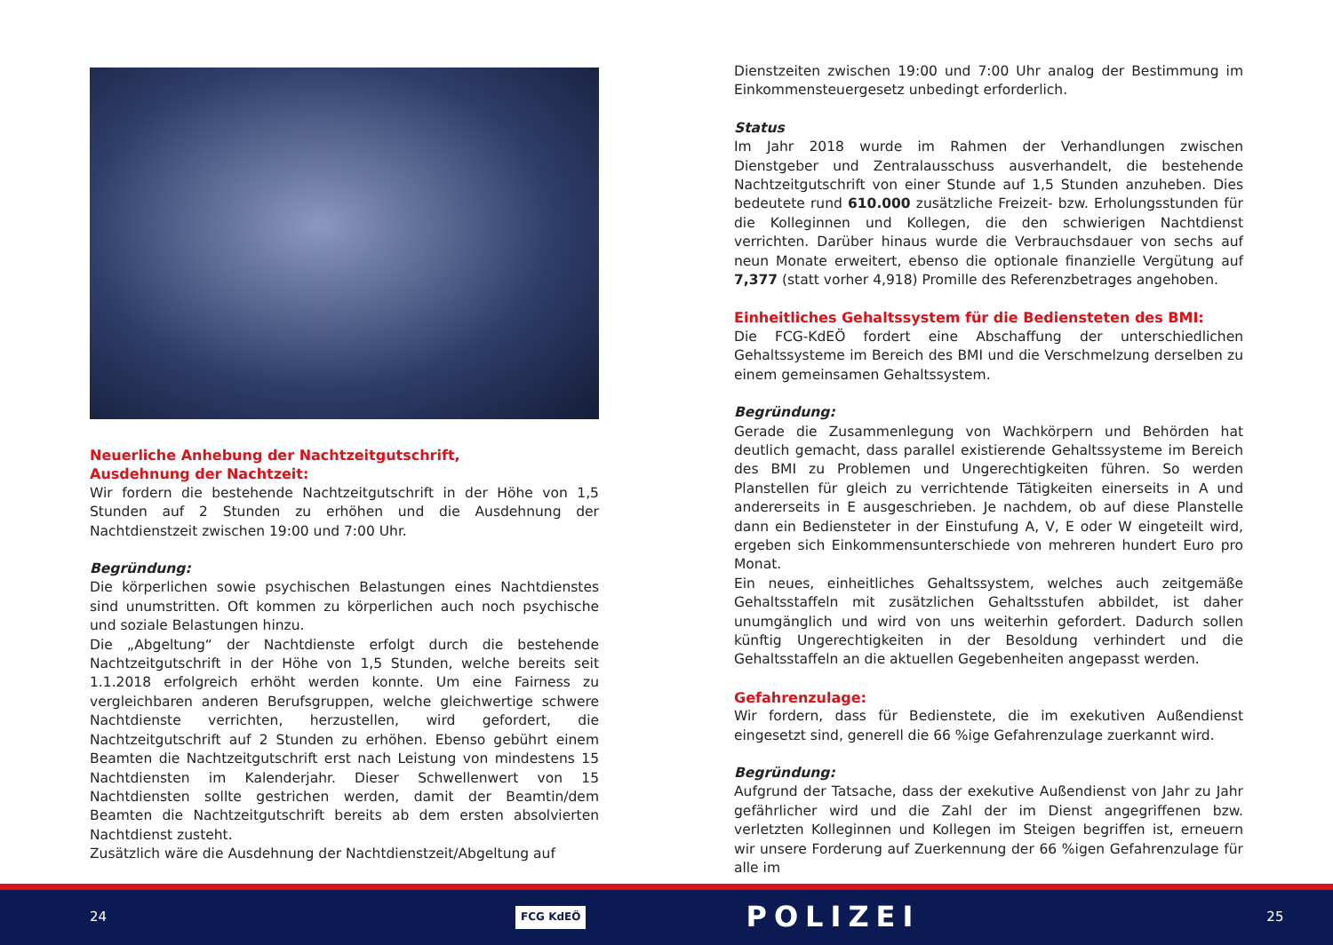Neuerliche Anhebung der Nachtzeitgutschrift,
Ausdehnung der Nachtzeit:
Wir fordern die bestehende Nachtzeitgutschrift in der Höhe von 1,5 Stunden auf 2 Stunden zu erhöhen und die Ausdehnung der Nachtdienstzeit zwischen 19:00 und 7:00 Uhr.
Begründung:
Die körperlichen sowie psychischen Belastungen eines Nachtdienstes sind unumstritten. Oft kommen zu körperlichen auch noch psychische und soziale Belastungen hinzu.
Die „Abgeltung“ der Nachtdienste erfolgt durch die bestehende Nachtzeitgutschrift in der Höhe von 1,5 Stunden, welche bereits seit 1.1.2018 erfolgreich erhöht werden konnte. Um eine Fairness zu vergleichbaren anderen Berufsgruppen, welche gleichwertige schwere Nachtdienste verrichten, herzustellen, wird gefordert, die Nachtzeitgutschrift auf 2 Stunden zu erhöhen. Ebenso gebührt einem Beamten die Nachtzeitgutschrift erst nach Leistung von mindestens 15 Nachtdiensten im Kalenderjahr. Dieser Schwellenwert von 15 Nachtdiensten sollte gestrichen werden, damit der Beamtin/dem Beamten die Nachtzeitgutschrift bereits ab dem ersten absolvierten Nachtdienst zusteht.
Zusätzlich wäre die Ausdehnung der Nachtdienstzeit/Abgeltung auf
Dienstzeiten zwischen 19:00 und 7:00 Uhr analog der Bestimmung im Einkommensteuergesetz unbedingt erforderlich.
Status
Im Jahr 2018 wurde im Rahmen der Verhandlungen zwischen Dienstgeber und Zentralausschuss ausverhandelt, die bestehende Nachtzeitgutschrift von einer Stunde auf 1,5 Stunden anzuheben. Dies bedeutete rund 610.000 zusätzliche Freizeit- bzw. Erholungsstunden für die Kolleginnen und Kollegen, die den schwierigen Nachtdienst verrichten. Darüber hinaus wurde die Verbrauchsdauer von sechs auf neun Monate erweitert, ebenso die optionale finanzielle Vergütung auf 7,377 (statt vorher 4,918) Promille des Referenzbetrages angehoben.
Einheitliches Gehaltssystem für die Bediensteten des BMI:
Die FCG-KdEÖ fordert eine Abschaffung der unterschiedlichen Gehaltssysteme im Bereich des BMI und die Verschmelzung derselben zu einem gemeinsamen Gehaltssystem.
Begründung:
Gerade die Zusammenlegung von Wachkörpern und Behörden hat deutlich gemacht, dass parallel existierende Gehaltssysteme im Bereich des BMI zu Problemen und Ungerechtigkeiten führen. So werden Planstellen für gleich zu verrichtende Tätigkeiten einerseits in A und andererseits in E ausgeschrieben. Je nachdem, ob auf diese Planstelle dann ein Bediensteter in der Einstufung A, V, E oder W eingeteilt wird, ergeben sich Einkommensunterschiede von mehreren hundert Euro pro Monat.
Ein neues, einheitliches Gehaltssystem, welches auch zeitgemäße Gehaltsstaffeln mit zusätzlichen Gehaltsstufen abbildet, ist daher unumgänglich und wird von uns weiterhin gefordert. Dadurch sollen künftig Ungerechtigkeiten in der Besoldung verhindert und die Gehaltsstaffeln an die aktuellen Gegebenheiten angepasst werden.
Gefahrenzulage:
Wir fordern, dass für Bedienstete, die im exekutiven Außendienst eingesetzt sind, generell die 66 %ige Gefahrenzulage zuerkannt wird.
Begründung:
Aufgrund der Tatsache, dass der exekutive Außendienst von Jahr zu Jahr gefährlicher wird und die Zahl der im Dienst angegriffenen bzw. verletzten Kolleginnen und Kollegen im Steigen begriffen ist, erneuern wir unsere Forderung auf Zuerkennung der 66 %igen Gefahrenzulage für alle im
24 FCG KdEÖ POLIZEI 25